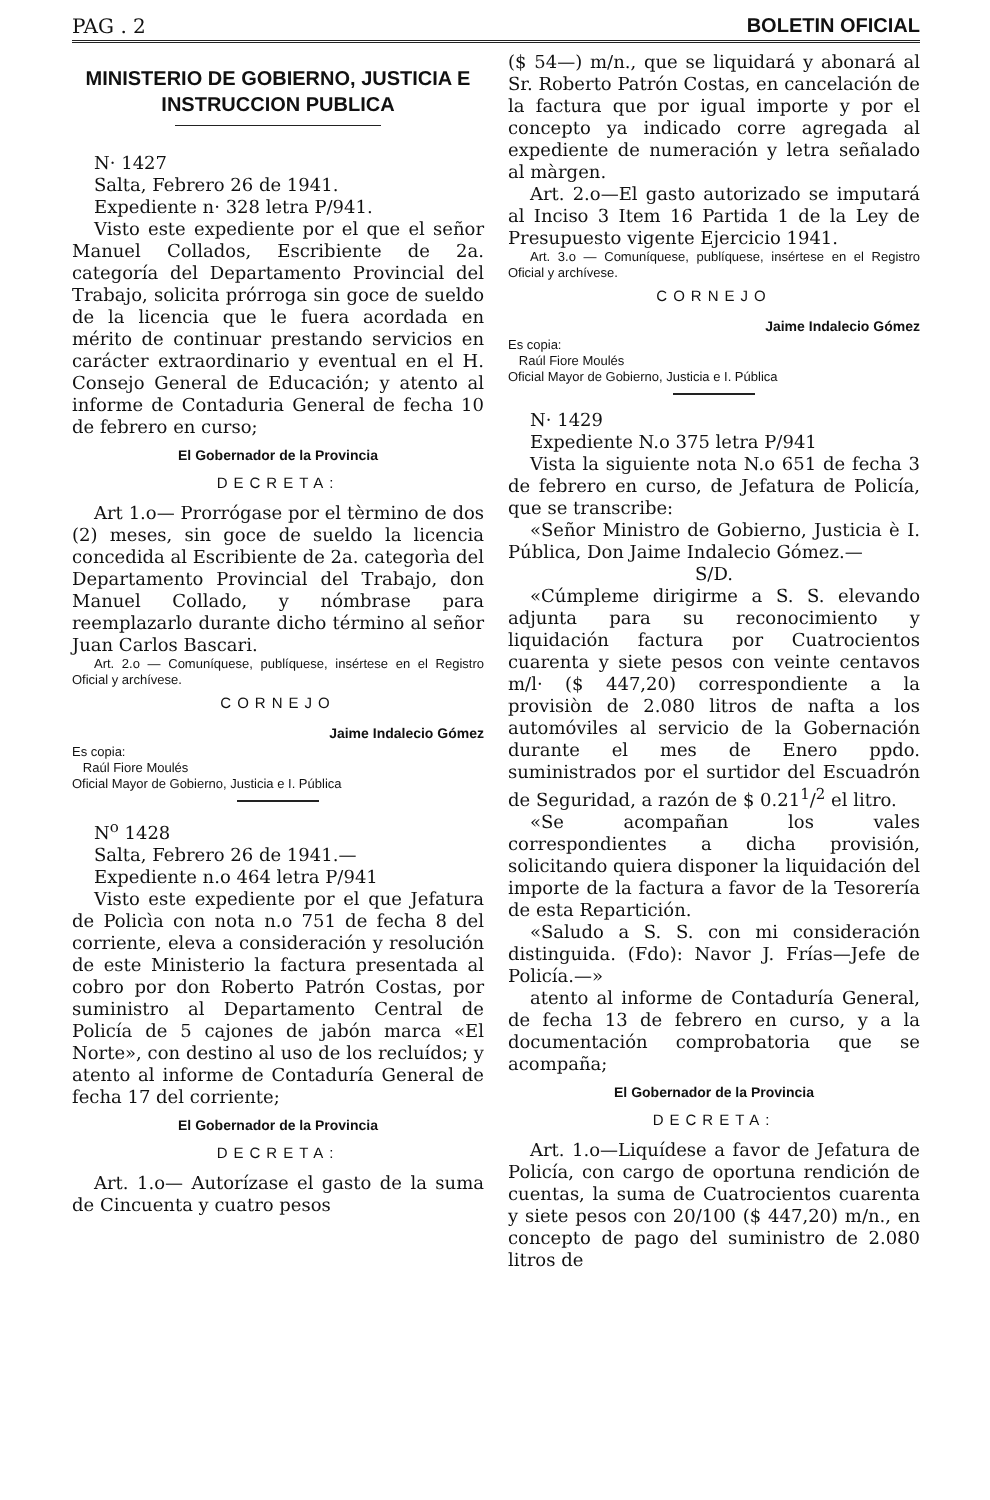PAG . 2 BOLETIN OFICIAL
MINISTERIO DE GOBIERNO, JUSTICIA E INSTRUCCION PUBLICA
N· 1427
Salta, Febrero 26 de 1941.
Expediente n· 328 letra P/941.
Visto este expediente por el que el señor Manuel Collados, Escribiente de 2a. categoría del Departamento Provincial del Trabajo, solicita prórroga sin goce de sueldo de la licencia que le fuera acordada en mérito de continuar prestando servicios en carácter extraordinario y eventual en el H. Consejo General de Educación; y atento al informe de Contaduria General de fecha 10 de febrero en curso;
El Gobernador de la Provincia
DECRETA:
Art 1.o— Prorrógase por el tèrmino de dos (2) meses, sin goce de sueldo la licencia concedida al Escribiente de 2a. categorìa del Departamento Provincial del Trabajo, don Manuel Collado, y nómbrase para reemplazarlo durante dicho término al señor Juan Carlos Bascari.
Art. 2.o — Comuníquese, publíquese, insértese en el Registro Oficial y archívese.
CORNEJO
Jaime Indalecio Gómez
Es copia:
Raúl Fiore Moulés
Oficial Mayor de Gobierno, Justicia e I. Pública
N<sup>o</sup> 1428
Salta, Febrero 26 de 1941.—
Expediente n.o 464 letra P/941
Visto este expediente por el que Jefatura de Policìa con nota n.o 751 de fecha 8 del corriente, eleva a consideración y resolución de este Ministerio la factura presentada al cobro por don Roberto Patrón Costas, por suministro al Departamento Central de Policía de 5 cajones de jabón marca «El Norte», con destino al uso de los recluídos; y atento al informe de Contaduría General de fecha 17 del corriente;
El Gobernador de la Provincia
DECRETA:
Art. 1.o— Autorízase el gasto de la suma de Cincuenta y cuatro pesos
($ 54—) m/n., que se liquidará y abonará al Sr. Roberto Patrón Costas, en cancelación de la factura que por igual importe y por el concepto ya indicado corre agregada al expediente de numeración y letra señalado al màrgen.
Art. 2.o—El gasto autorizado se imputará al Inciso 3 Item 16 Partida 1 de la Ley de Presupuesto vigente Ejercicio 1941.
Art. 3.o — Comuníquese, publíquese, insértese en el Registro Oficial y archívese.
CORNEJO
Jaime Indalecio Gómez
Es copia:
Raúl Fiore Moulés
Oficial Mayor de Gobierno, Justicia e I. Pública
N· 1429
Expediente N.o 375 letra P/941
Vista la siguiente nota N.o 651 de fecha 3 de febrero en curso, de Jefatura de Policía, que se transcribe:
«Señor Ministro de Gobierno, Justicia è I. Pública, Don Jaime Indalecio Gómez.—
S/D.
«Cúmpleme dirigirme a S. S. elevando adjunta para su reconocimiento y liquidación factura por Cuatrocientos cuarenta y siete pesos con veinte centavos m/l· ($ 447,20) correspondiente a la provisiòn de 2.080 litros de nafta a los automóviles al servicio de la Gobernación durante el mes de Enero ppdo. suministrados por el surtidor del Escuadrón de Seguridad, a razón de $ 0.21<sup>1</sup>/<sup>2</sup> el litro.
«Se acompañan los vales correspondientes a dicha provisión, solicitando quiera disponer la liquidación del importe de la factura a favor de la Tesorería de esta Repartición.
«Saludo a S. S. con mi consideración distinguida. (Fdo): Navor J. Frías—Jefe de Policía.—»
atento al informe de Contaduría General, de fecha 13 de febrero en curso, y a la documentación comprobatoria que se acompaña;
El Gobernador de la Provincia
DECRETA:
Art. 1.o—Liquídese a favor de Jefatura de Policía, con cargo de oportuna rendición de cuentas, la suma de Cuatrocientos cuarenta y siete pesos con 20/100 ($ 447,20) m/n., en concepto de pago del suministro de 2.080 litros de